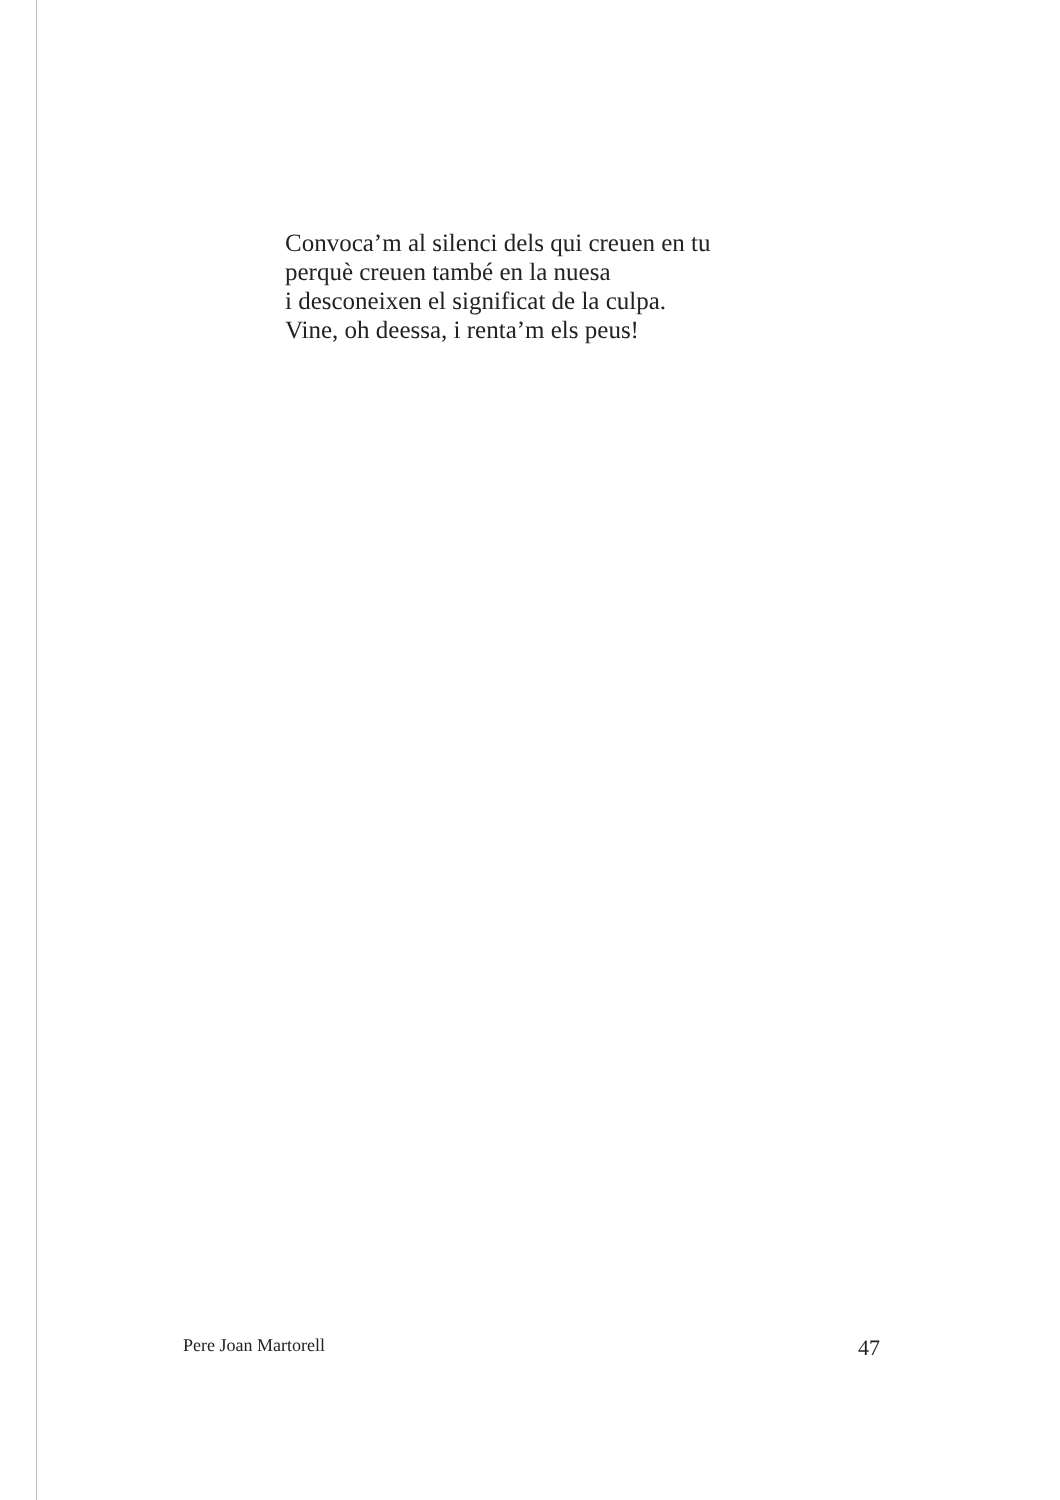Convoca’m al silenci dels qui creuen en tu
perquè creuen també en la nuesa
i desconeixen el significat de la culpa.
Vine, oh deessa, i renta’m els peus!
Pere Joan Martorell 47